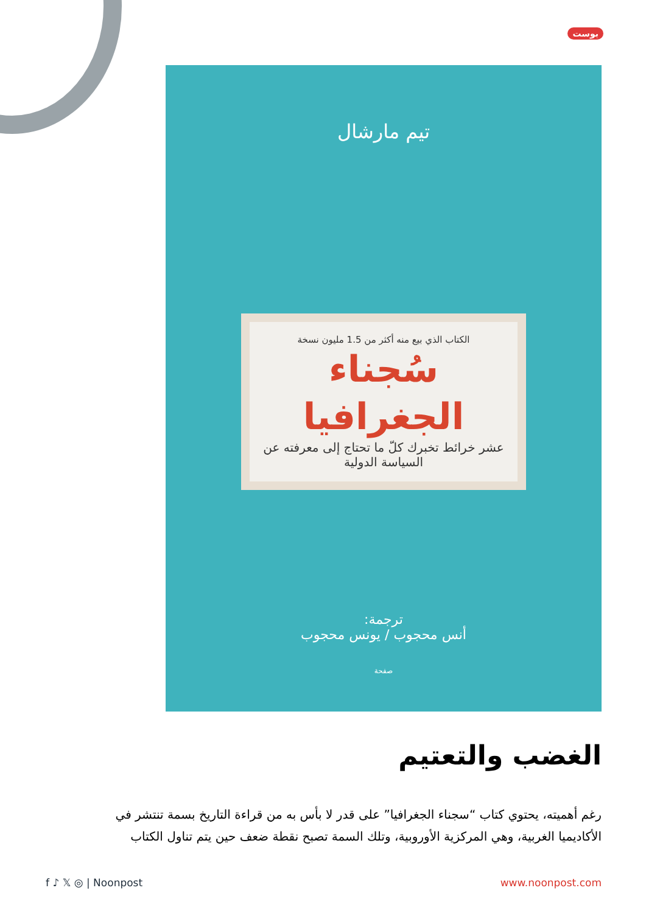بوست
تيم مارشال
الكتاب الذي بيع منه أكثر من 1.5 مليون نسخة
سُجناء الجغرافيا
عشر خرائط تخبرك كلّ ما تحتاج إلى معرفته عن السياسة الدولية
ترجمة:
أنس محجوب / يونس محجوب
صفحة
الغضب والتعتيم
رغم أهميته، يحتوي كتاب “سجناء الجغرافيا” على قدر لا بأس به من قراءة التاريخ بسمة تنتشر في الأكاديميا الغربية، وهي المركزية الأوروبية، وتلك السمة تصبح نقطة ضعف حين يتم تناول الكتاب
f ♪ 𝕏 ◎ | Noonpost www.noonpost.com